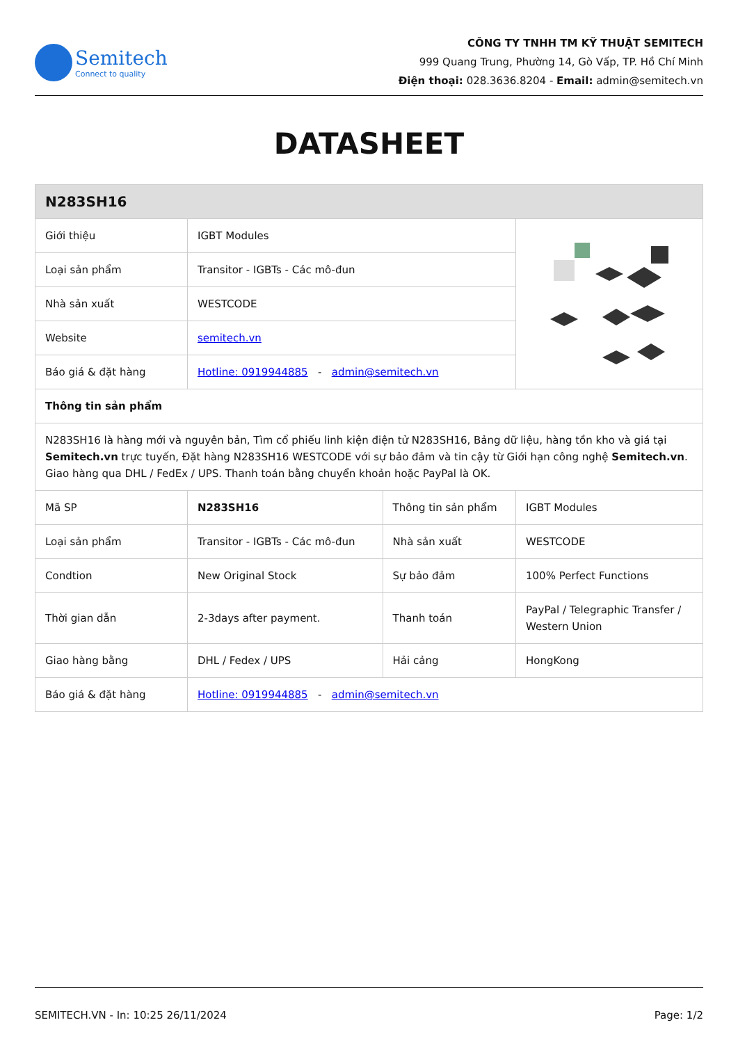Semitech
Connect to quality
CÔNG TY TNHH TM KỸ THUẬT SEMITECH
999 Quang Trung, Phường 14, Gò Vấp, TP. Hồ Chí Minh
Điện thoại: 028.3636.8204 - Email: admin@semitech.vn
DATASHEET
| N283SH16 | | | |
| Giới thiệu | IGBT Modules | | |
| Loại sản phẩm | Transitor - IGBTs - Các mô-đun | | |
| Nhà sản xuất | WESTCODE | | |
| Website | semitech.vn | | |
| Báo giá & đặt hàng | Hotline: 0919944885 - admin@semitech.vn | | |
| Thông tin sản phẩm | | | |
| N283SH16 là hàng mới và nguyên bản, Tìm cổ phiếu linh kiện điện tử N283SH16, Bảng dữ liệu, hàng tồn kho và giá tại Semitech.vn trực tuyến, Đặt hàng N283SH16 WESTCODE với sự bảo đảm và tin cậy từ Giới hạn công nghệ Semitech.vn . Giao hàng qua DHL / FedEx / UPS. Thanh toán bằng chuyển khoản hoặc PayPal là OK. | | | |
| Mã SP | N283SH16 | Thông tin sản phẩm | IGBT Modules |
| Loại sản phẩm | Transitor - IGBTs - Các mô-đun | Nhà sản xuất | WESTCODE |
| Condtion | New Original Stock | Sự bảo đảm | 100% Perfect Functions |
| Thời gian dẫn | 2-3days after payment. | Thanh toán | PayPal / Telegraphic Transfer / Western Union |
| Giao hàng bằng | DHL / Fedex / UPS | Hải cảng | HongKong |
| Báo giá & đặt hàng | Hotline: 0919944885 - admin@semitech.vn | | |
SEMITECH.VN - In: 10:25 26/11/2024 Page: 1/2